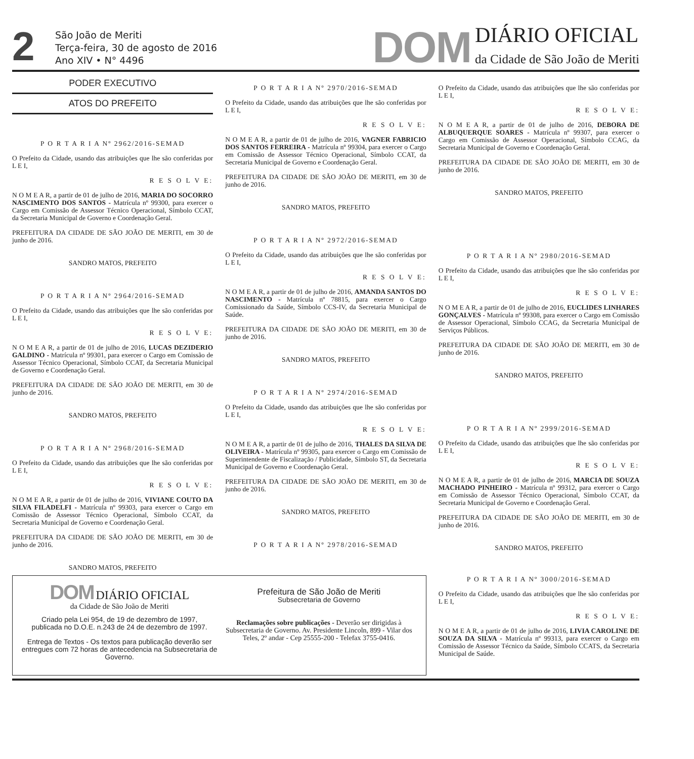2
São João de Meriti
Terça-feira, 30 de agosto de 2016
Ano XIV • N° 4496
DOM
DIÁRIO OFICIAL
da Cidade de São João de Meriti
PODER EXECUTIVO
ATOS DO PREFEITO
P O R T A R I A Nº 2962/2016-SEMAD
O Prefeito da Cidade, usando das atribuições que lhe são conferidas por L E I,
R E S O L V E:
N O M E A R, a partir de 01 de julho de 2016, MARIA DO SOCORRO NASCIMENTO DOS SANTOS - Matrícula nº 99300, para exercer o Cargo em Comissão de Assessor Técnico Operacional, Símbolo CCAT, da Secretaria Municipal de Governo e Coordenação Geral.
PREFEITURA DA CIDADE DE SÃO JOÃO DE MERITI, em 30 de junho de 2016.
SANDRO MATOS, PREFEITO
P O R T A R I A Nº 2964/2016-SEMAD
O Prefeito da Cidade, usando das atribuições que lhe são conferidas por L E I,
R E S O L V E:
N O M E A R, a partir de 01 de julho de 2016, LUCAS DEZIDERIO GALDINO - Matrícula nº 99301, para exercer o Cargo em Comissão de Assessor Técnico Operacional, Símbolo CCAT, da Secretaria Municipal de Governo e Coordenação Geral.
PREFEITURA DA CIDADE DE SÃO JOÃO DE MERITI, em 30 de junho de 2016.
SANDRO MATOS, PREFEITO
P O R T A R I A Nº 2968/2016-SEMAD
O Prefeito da Cidade, usando das atribuições que lhe são conferidas por L E I,
R E S O L V E:
N O M E A R, a partir de 01 de julho de 2016, VIVIANE COUTO DA SILVA FILADELFI - Matrícula nº 99303, para exercer o Cargo em Comissão de Assessor Técnico Operacional, Símbolo CCAT, da Secretaria Municipal de Governo e Coordenação Geral.
PREFEITURA DA CIDADE DE SÃO JOÃO DE MERITI, em 30 de junho de 2016.
SANDRO MATOS, PREFEITO
P O R T A R I A Nº 2970/2016-SEMAD
O Prefeito da Cidade, usando das atribuições que lhe são conferidas por L E I,
R E S O L V E:
N O M E A R, a partir de 01 de julho de 2016, VAGNER FABRICIO DOS SANTOS FERREIRA - Matrícula nº 99304, para exercer o Cargo em Comissão de Assessor Técnico Operacional, Símbolo CCAT, da Secretaria Municipal de Governo e Coordenação Geral.
PREFEITURA DA CIDADE DE SÃO JOÃO DE MERITI, em 30 de junho de 2016.
SANDRO MATOS, PREFEITO
P O R T A R I A Nº 2972/2016-SEMAD
O Prefeito da Cidade, usando das atribuições que lhe são conferidas por L E I,
R E S O L V E:
N O M E A R, a partir de 01 de julho de 2016, AMANDA SANTOS DO NASCIMENTO - Matrícula nº 78815, para exercer o Cargo Comissionado da Saúde, Símbolo CCS-IV, da Secretaria Municipal de Saúde.
PREFEITURA DA CIDADE DE SÃO JOÃO DE MERITI, em 30 de junho de 2016.
SANDRO MATOS, PREFEITO
P O R T A R I A Nº 2974/2016-SEMAD
O Prefeito da Cidade, usando das atribuições que lhe são conferidas por L E I,
R E S O L V E:
N O M E A R, a partir de 01 de julho de 2016, THALES DA SILVA DE OLIVEIRA - Matrícula nº 99305, para exercer o Cargo em Comissão de Superintendente de Fiscalização / Publicidade, Símbolo ST, da Secretaria Municipal de Governo e Coordenação Geral.
PREFEITURA DA CIDADE DE SÃO JOÃO DE MERITI, em 30 de junho de 2016.
SANDRO MATOS, PREFEITO
P O R T A R I A Nº 2978/2016-SEMAD
O Prefeito da Cidade, usando das atribuições que lhe são conferidas por L E I,
R E S O L V E:
N O M E A R, a partir de 01 de julho de 2016, DEBORA DE ALBUQUERQUE SOARES - Matrícula nº 99307, para exercer o Cargo em Comissão de Assessor Operacional, Símbolo CCAG, da Secretaria Municipal de Governo e Coordenação Geral.
PREFEITURA DA CIDADE DE SÃO JOÃO DE MERITI, em 30 de junho de 2016.
SANDRO MATOS, PREFEITO
P O R T A R I A Nº 2980/2016-SEMAD
O Prefeito da Cidade, usando das atribuições que lhe são conferidas por L E I,
R E S O L V E:
N O M E A R, a partir de 01 de julho de 2016, EUCLIDES LINHARES GONÇALVES - Matrícula nº 99308, para exercer o Cargo em Comissão de Assessor Operacional, Símbolo CCAG, da Secretaria Municipal de Serviços Públicos.
PREFEITURA DA CIDADE DE SÃO JOÃO DE MERITI, em 30 de junho de 2016.
SANDRO MATOS, PREFEITO
P O R T A R I A Nº 2999/2016-SEMAD
O Prefeito da Cidade, usando das atribuições que lhe são conferidas por L E I,
R E S O L V E:
N O M E A R, a partir de 01 de julho de 2016, MARCIA DE SOUZA MACHADO PINHEIRO - Matrícula nº 99312, para exercer o Cargo em Comissão de Assessor Técnico Operacional, Símbolo CCAT, da Secretaria Municipal de Governo e Coordenação Geral.
PREFEITURA DA CIDADE DE SÃO JOÃO DE MERITI, em 30 de junho de 2016.
SANDRO MATOS, PREFEITO
DOM DIÁRIO OFICIAL
da Cidade de São João de Meriti
Criado pela Lei 954, de 19 de dezembro de 1997,
publicada no D.O.E. n.243 de 24 de dezembro de 1997.
Entrega de Textos - Os textos para publicação deverão ser entregues com 72 horas de antecedencia na Subsecretaria de Governo.
Prefeitura de São João de Meriti
Subsecretaria de Governo
Reclamações sobre publicações - Deverão ser dirigidas à Subsecretaria de Governo. Av. Presidente Lincoln, 899 - Vilar dos Teles, 2º andar - Cep 25555-200 - Telefax 3755-0416.
P O R T A R I A Nº 3000/2016-SEMAD
O Prefeito da Cidade, usando das atribuições que lhe são conferidas por L E I,
R E S O L V E:
N O M E A R, a partir de 01 de julho de 2016, LIVIA CAROLINE DE SOUZA DA SILVA - Matrícula nº 99313, para exercer o Cargo em Comissão de Assessor Técnico da Saúde, Símbolo CCATS, da Secretaria Municipal de Saúde.